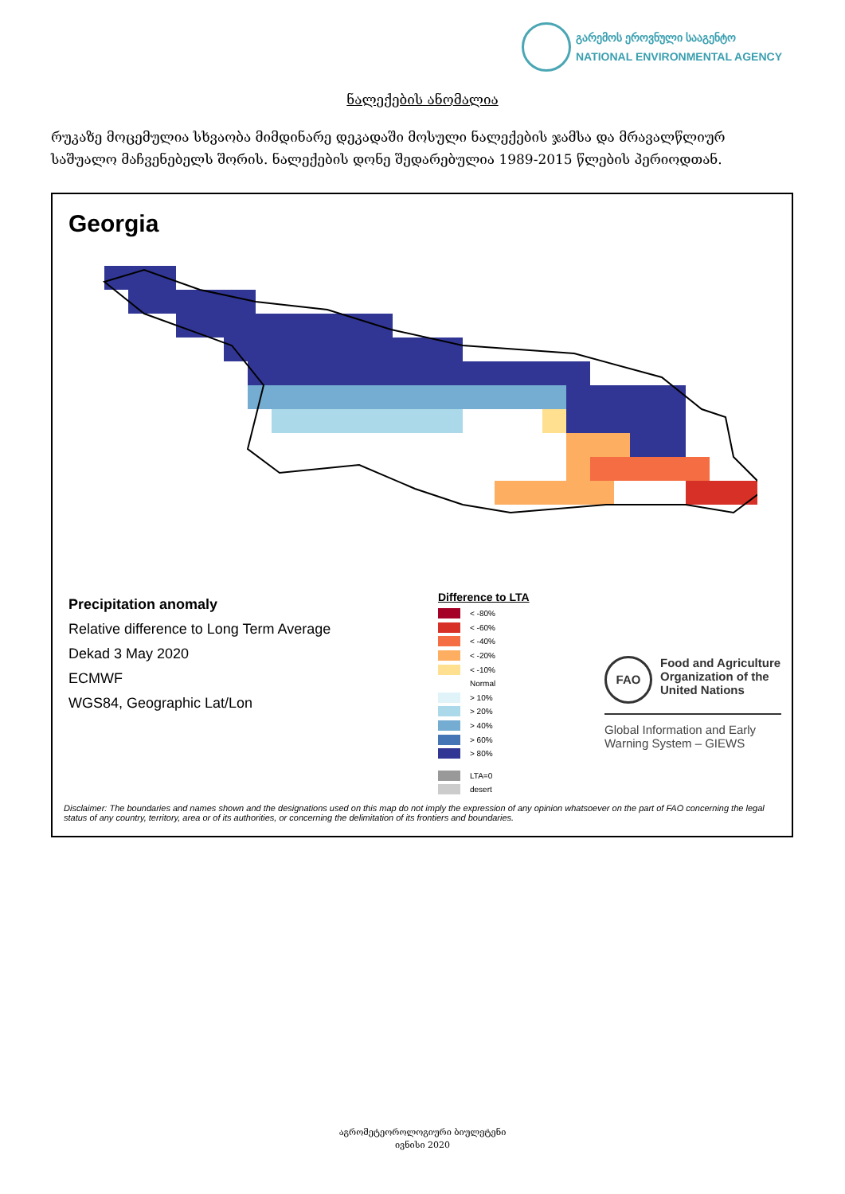გარემოს ეროვნული სააგენტო
NATIONAL ENVIRONMENTAL AGENCY
ნალექების ანომალია
რუკაზე მოცემულია სხვაობა მიმდინარე დეკადაში მოსული ნალექების ჯამსა და მრავალწლიურ საშუალო მაჩვენებელს შორის. ნალექების დონე შედარებულია 1989-2015 წლების პერიოდთან.
Georgia
Precipitation anomaly
Relative difference to Long Term Average
Dekad 3 May 2020
ECMWF
WGS84, Geographic Lat/Lon
Difference to LTA
< -80%
< -60%
< -40%
< -20%
< -10%
Normal
> 10%
> 20%
> 40%
> 60%
> 80%
LTA=0
desert
FAO Food and Agriculture Organization of the United Nations
Global Information and Early Warning System – GIEWS
Disclaimer: The boundaries and names shown and the designations used on this map do not imply the expression of any opinion whatsoever on the part of FAO concerning the legal status of any country, territory, area or of its authorities, or concerning the delimitation of its frontiers and boundaries.
აგრომეტეოროლოგიური ბიულეტენი
ივნისი 2020